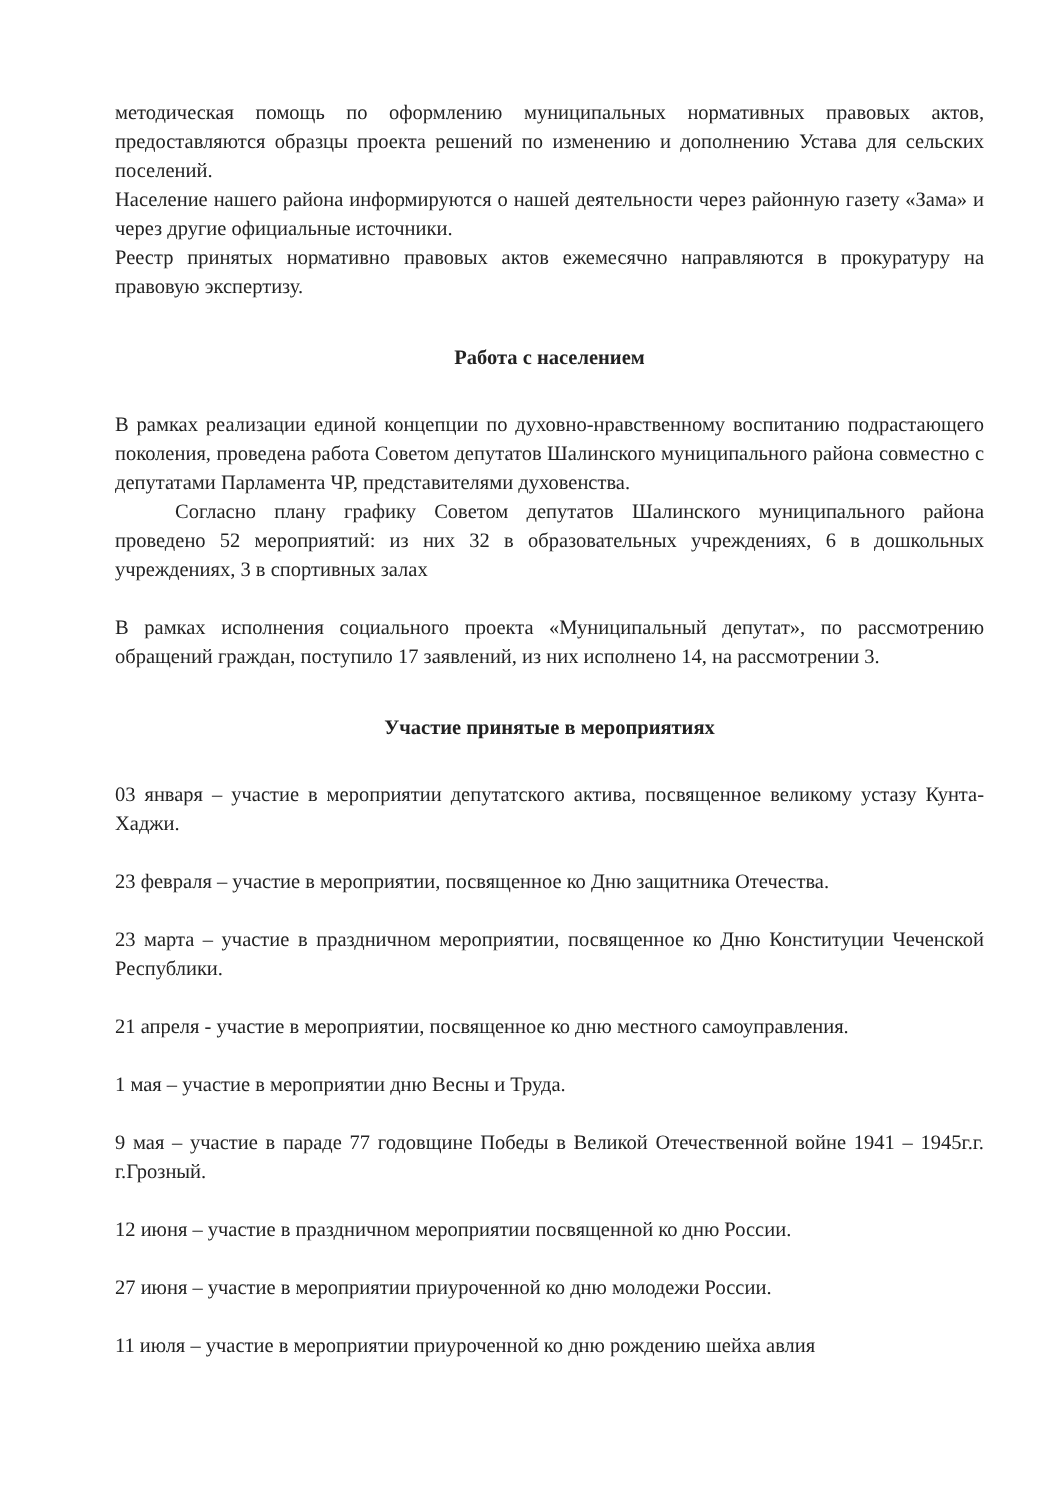методическая помощь по оформлению муниципальных нормативных правовых актов, предоставляются образцы проекта решений по изменению и дополнению Устава для сельских поселений.
Население нашего района информируются о нашей деятельности через районную газету «Зама» и через другие официальные источники.
Реестр принятых нормативно правовых актов ежемесячно направляются в прокуратуру на правовую экспертизу.
Работа с населением
В рамках реализации единой концепции по духовно-нравственному воспитанию подрастающего поколения, проведена работа Советом депутатов Шалинского муниципального района совместно с депутатами Парламента ЧР, представителями духовенства.
Согласно плану графику Советом депутатов Шалинского муниципального района проведено 52 мероприятий: из них 32 в образовательных учреждениях, 6 в дошкольных учреждениях, 3 в спортивных залах
В рамках исполнения социального проекта «Муниципальный депутат», по рассмотрению обращений граждан, поступило 17 заявлений, из них исполнено 14, на рассмотрении 3.
Участие принятые в мероприятиях
03 января – участие в мероприятии депутатского актива, посвященное великому устазу Кунта-Хаджи.
23 февраля – участие в мероприятии, посвященное ко Дню защитника Отечества.
23 марта – участие в праздничном мероприятии, посвященное ко Дню Конституции Чеченской Республики.
21 апреля - участие в мероприятии, посвященное ко дню местного самоуправления.
1 мая – участие в мероприятии дню Весны и Труда.
9 мая – участие в параде 77 годовщине Победы в Великой Отечественной войне 1941 – 1945г.г. г.Грозный.
12 июня – участие в праздничном мероприятии посвященной ко дню России.
27 июня – участие в мероприятии приуроченной ко дню молодежи России.
11 июля – участие в мероприятии приуроченной ко дню рождению шейха авлия